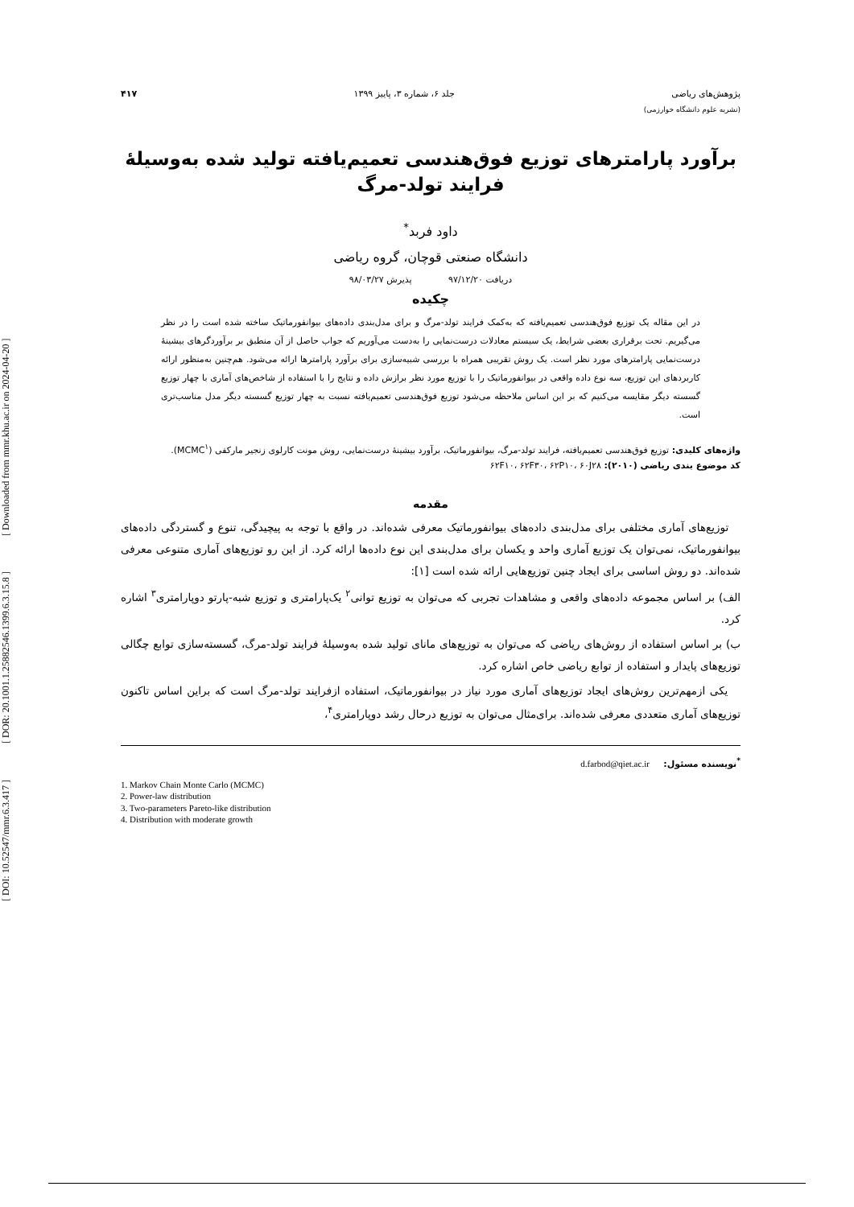[ DOI: 10.52547/mmr.6.3.417 ] [ DOR: 20.1001.1.25882546.1399.6.3.15.8 ] [ Downloaded from mmr.khu.ac.ir on 2024-04-20 ]
پژوهش‌های ریاضی جلد ۶، شماره ۳، پاییز ۱۳۹۹ ۴۱۷
(نشریه علوم دانشگاه خوارزمی)
برآورد پارامترهای توزیع فوق‌هندسی تعمیم‌یافته تولید شده به‌وسیلهٔ فرایند تولد-مرگ
داود فربد<sup>*</sup>
دانشگاه صنعتی قوچان، گروه ریاضی
دریافت ۹۷/۱۲/۲۰ پذیرش ۹۸/۰۳/۲۷
چکیده
در این مقاله یک توزیع فوق‌هندسی تعمیم‌یافته که به‌کمک فرایند تولد-مرگ و برای مدل‌بندی داده‌های بیوانفورماتیک ساخته شده است را در نظر می‌گیریم. تحت برقراری بعضی شرایط، یک سیستم معادلات درست‌نمایی را به‌دست می‌آوریم که جواب حاصل از آن منطبق بر برآوردگرهای بیشینهٔ درست‌نمایی پارامترهای مورد نظر است. یک روش تقریبی همراه با بررسی شبیه‌سازی برای برآورد پارامترها ارائه می‌شود. هم‌چنین به‌منظور ارائه کاربردهای این توزیع، سه نوع داده واقعی در بیوانفورماتیک را با توزیع مورد نظر برازش داده و نتایج را با استفاده از شاخص‌های آماری با چهار توزیع گسسته دیگر مقایسه می‌کنیم که بر این اساس ملاحظه می‌شود توزیع فوق‌هندسی تعمیم‌یافته نسبت به چهار توزیع گسسته دیگر مدل مناسب‌تری است.
واژه‌های کلیدی: توزیع فوق‌هندسی تعمیم‌یافته، فرایند تولد-مرگ، بیوانفورماتیک، برآورد بیشینهٔ درست‌نمایی، روش مونت کارلوی زنجیر مارکفی (MCMC<sup>۱</sup>).
کد موضوع بندی ریاضی (۲۰۱۰): ۶۲F۱۰، ۶۲F۳۰، ۶۲P۱۰، ۶۰J۲۸
مقدمه
توزیع‌های آماری مختلفی برای مدل‌بندی داده‌های بیوانفورماتیک معرفی شده‌اند. در واقع با توجه به پیچیدگی، تنوع و گستردگی داده‌های بیوانفورماتیک، نمی‌توان یک توزیع آماری واحد و یکسان برای مدل‌بندی این نوع داده‌ها ارائه کرد. از این رو توزیع‌های آماری متنوعی معرفی شده‌اند. دو روش اساسی برای ایجاد چنین توزیع‌هایی ارائه شده است [۱]:
الف) بر اساس مجموعه داده‌های واقعی و مشاهدات تجربی که می‌توان به توزیع توانی<sup>۲</sup> یک‌پارامتری و توزیع شبه-پارتو دوپارامتری<sup>۳</sup> اشاره کرد.
ب) بر اساس استفاده از روش‌های ریاضی که می‌توان به توزیع‌های مانای تولید شده به‌وسیلهٔ فرایند تولد-مرگ، گسسته‌سازی توابع چگالی توزیع‌های پایدار و استفاده از توابع ریاضی خاص اشاره کرد.
یکی ازمهم‌ترین روش‌های ایجاد توزیع‌های آماری مورد نیاز در بیوانفورماتیک، استفاده ازفرایند تولد-مرگ است که براین اساس تاکنون توزیع‌های آماری متعددی معرفی شده‌اند. برای‌مثال می‌توان به توزیع درحال رشد دوپارامتری<sup>۴</sup>،
<sup>*</sup> نویسنده مسئول: d.farbod@qiet.ac.ir
1. Markov Chain Monte Carlo (MCMC)
2. Power-law distribution
3. Two-parameters Pareto-like distribution
4. Distribution with moderate growth